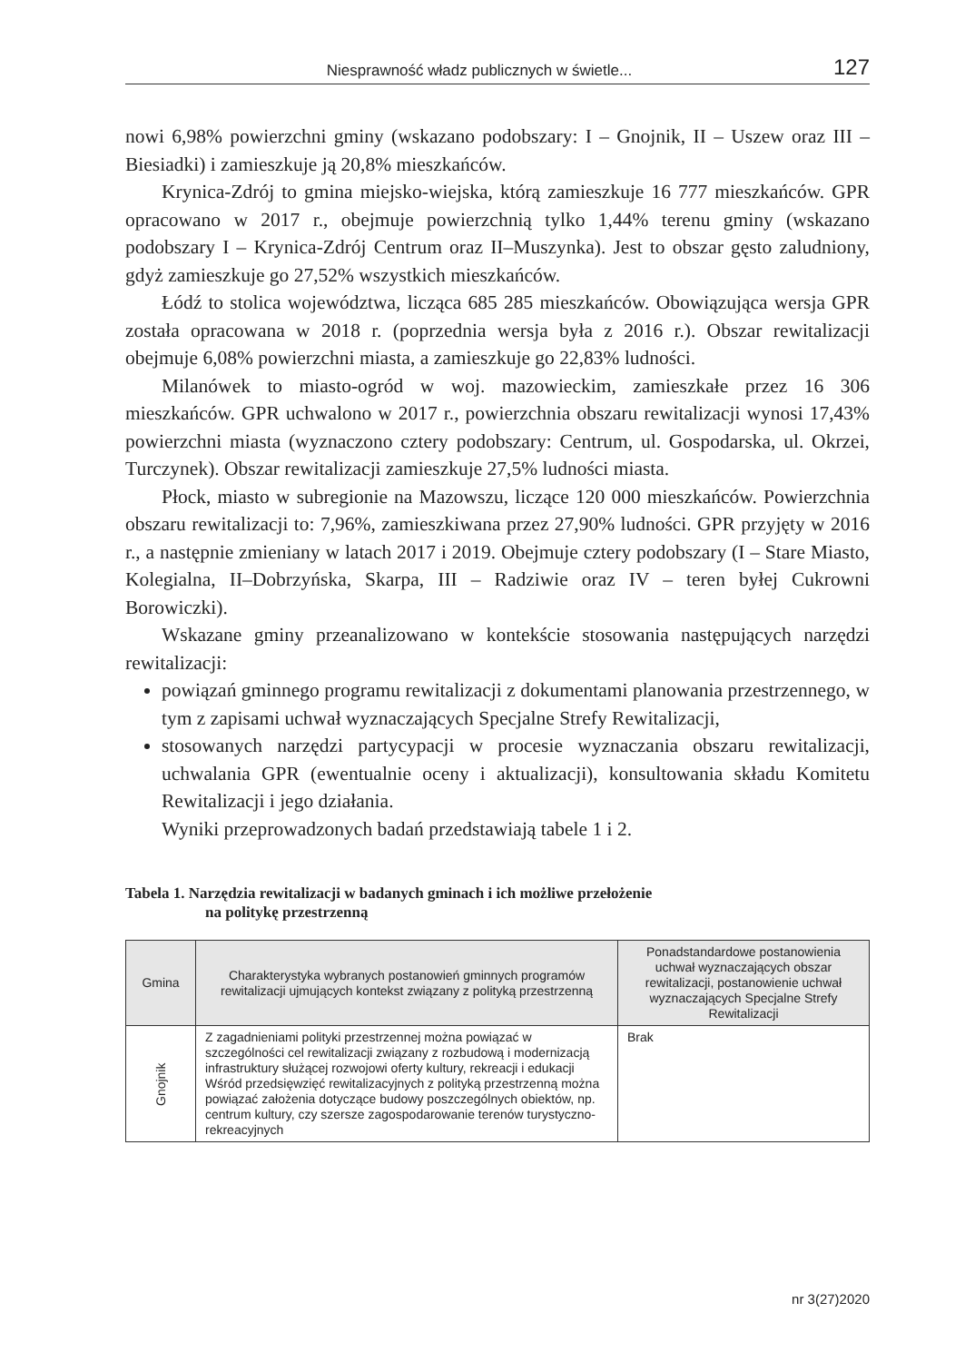Niesprawność władz publicznych w świetle...
127
nowi 6,98% powierzchni gminy (wskazano podobszary: I – Gnojnik, II – Uszew oraz III – Biesiadki) i zamieszkuje ją 20,8% mieszkańców.
Krynica-Zdrój to gmina miejsko-wiejska, którą zamieszkuje 16 777 mieszkańców. GPR opracowano w 2017 r., obejmuje powierzchnią tylko 1,44% terenu gminy (wskazano podobszary I – Krynica-Zdrój Centrum oraz II–Muszynka). Jest to obszar gęsto zaludniony, gdyż zamieszkuje go 27,52% wszystkich mieszkańców.
Łódź to stolica województwa, licząca 685 285 mieszkańców. Obowiązująca wersja GPR została opracowana w 2018 r. (poprzednia wersja była z 2016 r.). Obszar rewitalizacji obejmuje 6,08% powierzchni miasta, a zamieszkuje go 22,83% ludności.
Milanówek to miasto-ogród w woj. mazowieckim, zamieszkałe przez 16 306 mieszkańców. GPR uchwalono w 2017 r., powierzchnia obszaru rewitalizacji wynosi 17,43% powierzchni miasta (wyznaczono cztery podobszary: Centrum, ul. Gospodarska, ul. Okrzei, Turczynek). Obszar rewitalizacji zamieszkuje 27,5% ludności miasta.
Płock, miasto w subregionie na Mazowszu, liczące 120 000 mieszkańców. Powierzchnia obszaru rewitalizacji to: 7,96%, zamieszkiwana przez 27,90% ludności. GPR przyjęty w 2016 r., a następnie zmieniany w latach 2017 i 2019. Obejmuje cztery podobszary (I – Stare Miasto, Kolegialna, II–Dobrzyńska, Skarpa, III – Radziwie oraz IV – teren byłej Cukrowni Borowiczki).
Wskazane gminy przeanalizowano w kontekście stosowania następujących narzędzi rewitalizacji:
powiązań gminnego programu rewitalizacji z dokumentami planowania przestrzennego, w tym z zapisami uchwał wyznaczających Specjalne Strefy Rewitalizacji,
stosowanych narzędzi partycypacji w procesie wyznaczania obszaru rewitalizacji, uchwalania GPR (ewentualnie oceny i aktualizacji), konsultowania składu Komitetu Rewitalizacji i jego działania.
Wyniki przeprowadzonych badań przedstawiają tabele 1 i 2.
Tabela 1. Narzędzia rewitalizacji w badanych gminach i ich możliwe przełożenie
na politykę przestrzenną
| Gmina | Charakterystyka wybranych postanowień gminnych programów rewitalizacji ujmujących kontekst związany z polityką przestrzenną | Ponadstandardowe postanowienia uchwał wyznaczających obszar rewitalizacji, postanowienie uchwał wyznaczających Specjalne Strefy Rewitalizacji |
| --- | --- | --- |
| Gnojnik | Z zagadnieniami polityki przestrzennej można powiązać w szczególności cel rewitalizacji związany z rozbudową i modernizacją infrastruktury służącej rozwojowi oferty kultury, rekreacji i edukacji Wśród przedsięwzięć rewitalizacyjnych z polityką przestrzenną można powiązać założenia dotyczące budowy poszczególnych obiektów, np. centrum kultury, czy szersze zagospodarowanie terenów turystyczno-rekreacyjnych | Brak |
nr 3(27)2020